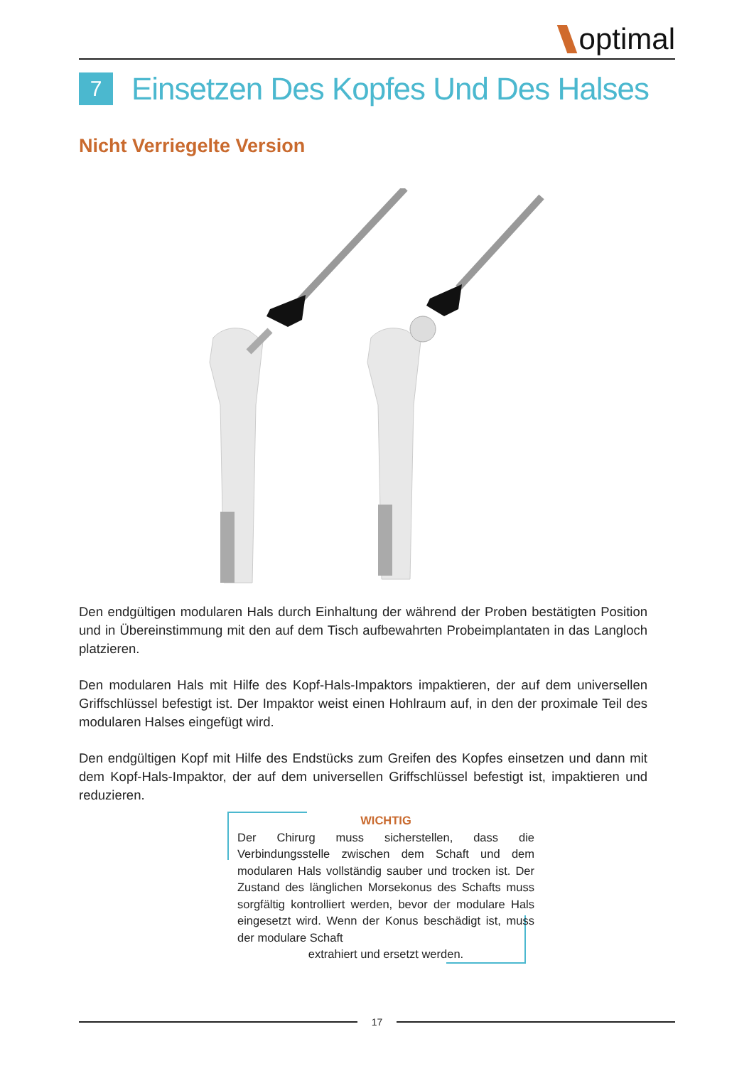optimal
7
Einsetzen Des Kopfes Und Des Halses
Nicht Verriegelte Version
Den endgültigen modularen Hals durch Einhaltung der während der Proben bestätigten Position und in Übereinstimmung mit den auf dem Tisch aufbewahrten Probeimplantaten in das Langloch platzieren.
Den modularen Hals mit Hilfe des Kopf-Hals-Impaktors impaktieren, der auf dem universellen Griffschlüssel befestigt ist. Der Impaktor weist einen Hohlraum auf, in den der proximale Teil des modularen Halses eingefügt wird.
Den endgültigen Kopf mit Hilfe des Endstücks zum Greifen des Kopfes einsetzen und dann mit dem Kopf-Hals-Impaktor, der auf dem universellen Griffschlüssel befestigt ist, impaktieren und reduzieren.
WICHTIG
Der Chirurg muss sicherstellen, dass die Verbindungsstelle zwischen dem Schaft und dem modularen Hals vollständig sauber und trocken ist. Der Zustand des länglichen Morsekonus des Schafts muss sorgfältig kontrolliert werden, bevor der modulare Hals eingesetzt wird. Wenn der Konus beschädigt ist, muss der modulare Schaft
extrahiert und ersetzt werden.
17